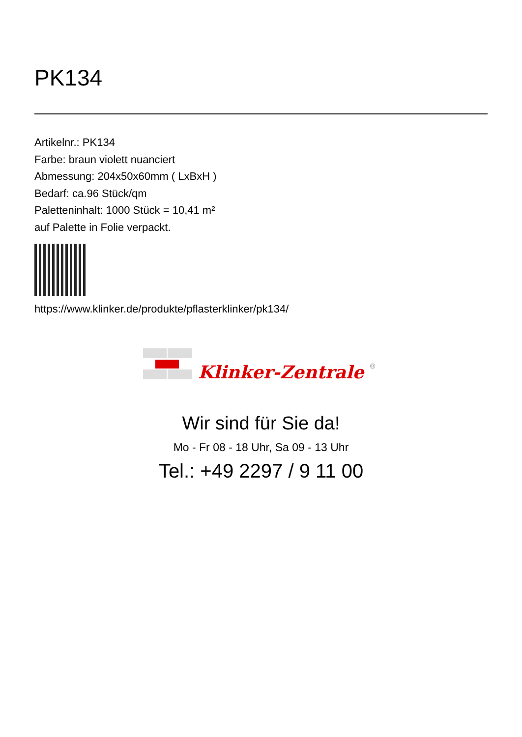PK134
Artikelnr.: PK134
Farbe: braun violett nuanciert
Abmessung: 204x50x60mm ( LxBxH )
Bedarf: ca.96 Stück/qm
Paletteninhalt: 1000 Stück = 10,41 m²
auf Palette in Folie verpackt.
https://www.klinker.de/produkte/pflasterklinker/pk134/
Klinker-Zentrale
®
Wir sind für Sie da!
Mo - Fr 08 - 18 Uhr, Sa 09 - 13 Uhr
Tel.: +49 2297 / 9 11 00